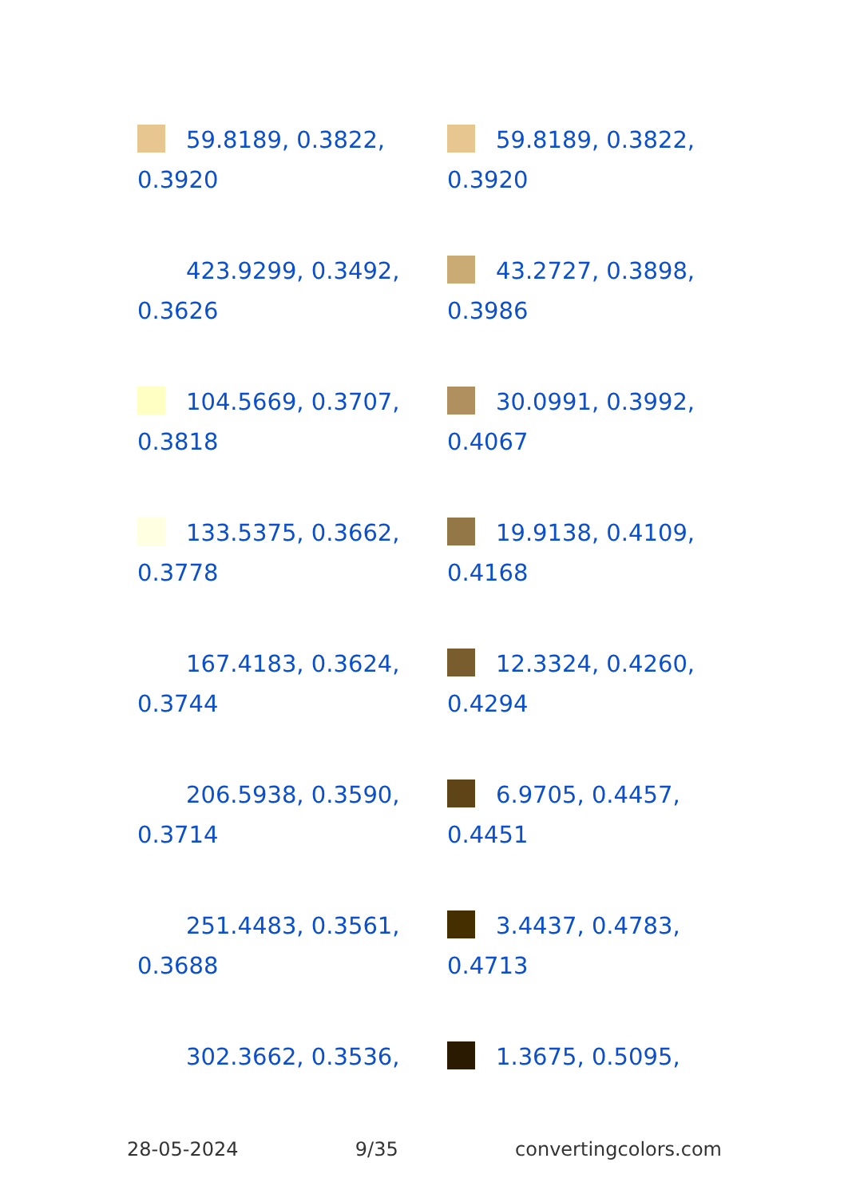59.8189, 0.3822, 0.3920
59.8189, 0.3822, 0.3920
423.9299, 0.3492, 0.3626
43.2727, 0.3898, 0.3986
104.5669, 0.3707, 0.3818
30.0991, 0.3992, 0.4067
133.5375, 0.3662, 0.3778
19.9138, 0.4109, 0.4168
167.4183, 0.3624, 0.3744
12.3324, 0.4260, 0.4294
206.5938, 0.3590, 0.3714
6.9705, 0.4457, 0.4451
251.4483, 0.3561, 0.3688
3.4437, 0.4783, 0.4713
302.3662, 0.3536,
1.3675, 0.5095,
28-05-2024 9/35 convertingcolors.com